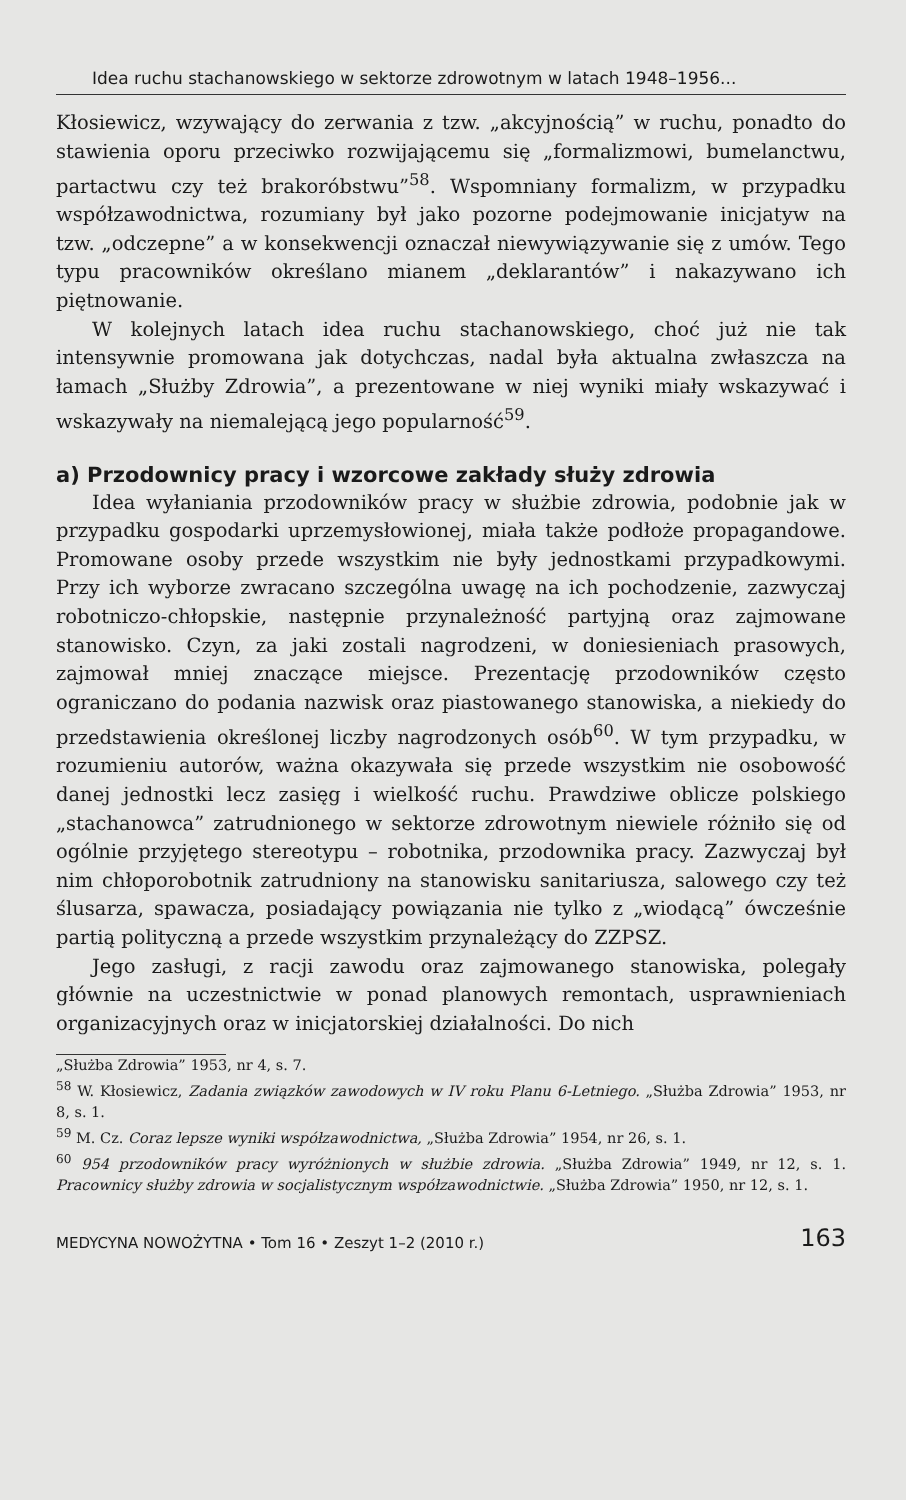Idea ruchu stachanowskiego w sektorze zdrowotnym w latach 1948–1956...
Kłosiewicz, wzywający do zerwania z tzw. „akcyjnością” w ruchu, ponadto do stawienia oporu przeciwko rozwijającemu się „formalizmowi, bumelanctwu, partactwu czy też brakoróbstwu”<sup>58</sup>. Wspomniany formalizm, w przypadku współzawodnictwa, rozumiany był jako pozorne podejmowanie inicjatyw na tzw. „odczepne” a w konsekwencji oznaczał niewywiązywanie się z umów. Tego typu pracowników określano mianem „deklarantów” i nakazywano ich piętnowanie.
W kolejnych latach idea ruchu stachanowskiego, choć już nie tak intensywnie promowana jak dotychczas, nadal była aktualna zwłaszcza na łamach „Służby Zdrowia”, a prezentowane w niej wyniki miały wskazywać i wskazywały na niemalejącą jego popularność<sup>59</sup>.
a) Przodownicy pracy i wzorcowe zakłady służy zdrowia
Idea wyłaniania przodowników pracy w służbie zdrowia, podobnie jak w przypadku gospodarki uprzemysłowionej, miała także podłoże propagandowe. Promowane osoby przede wszystkim nie były jednostkami przypadkowymi. Przy ich wyborze zwracano szczególna uwagę na ich pochodzenie, zazwyczaj robotniczo-chłopskie, następnie przynależność partyjną oraz zajmowane stanowisko. Czyn, za jaki zostali nagrodzeni, w doniesieniach prasowych, zajmował mniej znaczące miejsce. Prezentację przodowników często ograniczano do podania nazwisk oraz piastowanego stanowiska, a niekiedy do przedstawienia określonej liczby nagrodzonych osób<sup>60</sup>. W tym przypadku, w rozumieniu autorów, ważna okazywała się przede wszystkim nie osobowość danej jednostki lecz zasięg i wielkość ruchu. Prawdziwe oblicze polskiego „stachanowca” zatrudnionego w sektorze zdrowotnym niewiele różniło się od ogólnie przyjętego stereotypu – robotnika, przodownika pracy. Zazwyczaj był nim chłoporobotnik zatrudniony na stanowisku sanitariusza, salowego czy też ślusarza, spawacza, posiadający powiązania nie tylko z „wiodącą” ówcześnie partią polityczną a przede wszystkim przynależący do ZZPSZ.
Jego zasługi, z racji zawodu oraz zajmowanego stanowiska, polegały głównie na uczestnictwie w ponad planowych remontach, usprawnieniach organizacyjnych oraz w inicjatorskiej działalności. Do nich
„Służba Zdrowia” 1953, nr 4, s. 7.
<sup>58</sup> W. Kłosiewicz, Zadania związków zawodowych w IV roku Planu 6-Letniego. „Służba Zdrowia” 1953, nr 8, s. 1.
<sup>59</sup> M. Cz. Coraz lepsze wyniki współzawodnictwa, „Służba Zdrowia” 1954, nr 26, s. 1.
<sup>60</sup> 954 przodowników pracy wyróżnionych w służbie zdrowia. „Służba Zdrowia” 1949, nr 12, s. 1. Pracownicy służby zdrowia w socjalistycznym współzawodnictwie. „Służba Zdrowia” 1950, nr 12, s. 1.
MEDYCYNA NOWOŻYTNA • Tom 16 • Zeszyt 1–2 (2010 r.) 163